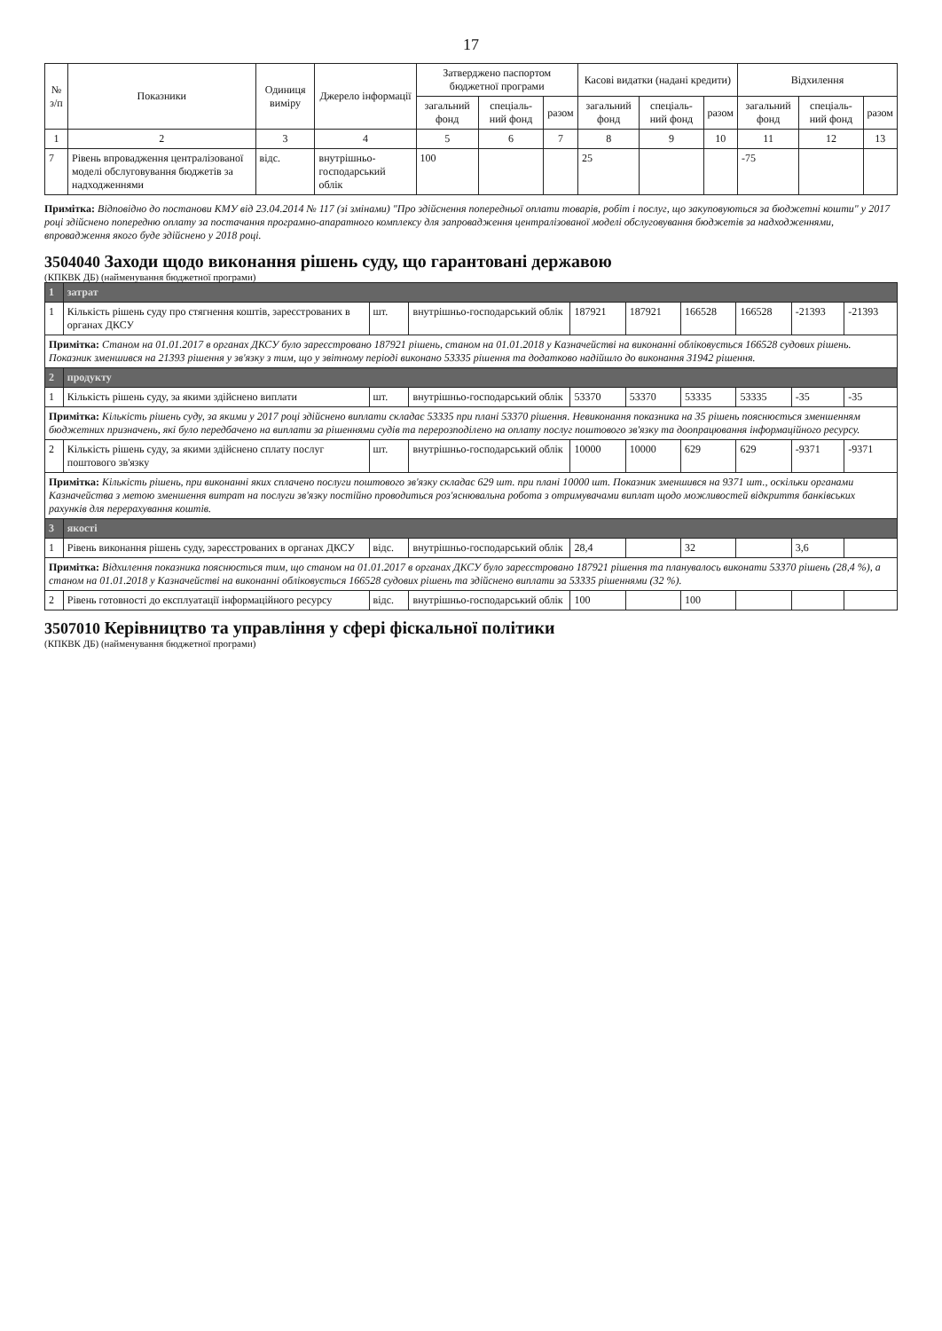17
| № з/п | Показники | Одиниця виміру | Джерело інформації | Затверджено паспортом бюджетної програми | | | Касові видатки (надані кредити) | | | Відхилення | | |
| --- | --- | --- | --- | --- | --- | --- | --- | --- | --- | --- | --- | --- |
| | | | | загальний фонд | спеціаль-ний фонд | разом | загальний фонд | спеціаль-ний фонд | разом | загальний фонд | спеціаль-ний фонд | разом |
| 1 | 2 | 3 | 4 | 5 | 6 | 7 | 8 | 9 | 10 | 11 | 12 | 13 |
| 7 | Рівень впровадження централізованої моделі обслуговування бюджетів за надходженнями | відс. | внутрішньо-господарський облік | 100 | | | 25 | | | -75 | | |
Примітка: Відповідно до постанови КМУ від 23.04.2014 № 117 (зі змінами) "Про здійснення попередньої оплати товарів, робіт і послуг, що закуповуються за бюджетні кошти" у 2017 році здійснено попередню оплату за постачання програмно-апаратного комплексу для запровадження централізованої моделі обслуговування бюджетів за надходженнями, впровадження якого буде здійснено у 2018 році.
3504040 Заходи щодо виконання рішень суду, що гарантовані державою
(КПКВК ДБ) (найменування бюджетної програми)
| 1 | затрат | | | | | | | | |
| 1 | Кількість рішень суду про стягнення коштів, зареєстрованих в органах ДКСУ | шт. | внутрішньо-господарський облік | 187921 | 187921 | 166528 | 166528 | -21393 | -21393 |
| Примітка: Станом на 01.01.2017 в органах ДКСУ було зареєстровано 187921 рішень, станом на 01.01.2018 у Казначействі на виконанні обліковується 166528 судових рішень. Показник зменшився на 21393 рішення у зв'язку з тим, що у звітному періоді виконано 53335 рішення та додатково надійшло до виконання 31942 рішення. | | | | | | | | | |
| 2 | продукту | | | | | | | | |
| 1 | Кількість рішень суду, за якими здійснено виплати | шт. | внутрішньо-господарський облік | 53370 | 53370 | 53335 | 53335 | -35 | -35 |
| Примітка: Кількість рішень суду, за якими у 2017 році здійснено виплати складає 53335 при плані 53370 рішення. Невиконання показника на 35 рішень пояснюється зменшенням бюджетних призначень, які було передбачено на виплати за рішеннями судів та перерозподілено на оплату послуг поштового зв'язку та доопрацювання інформаційного ресурсу. | | | | | | | | | |
| 2 | Кількість рішень суду, за якими здійснено сплату послуг поштового зв'язку | шт. | внутрішньо-господарський облік | 10000 | 10000 | 629 | 629 | -9371 | -9371 |
| Примітка: Кількість рішень, при виконанні яких сплачено послуги поштового зв'язку складає 629 шт. при плані 10000 шт. Показник зменшився на 9371 шт., оскільки органами Казначейства з метою зменшення витрат на послуги зв'язку постійно проводиться роз'яснювальна робота з отримувачами виплат щодо можливостей відкриття банківських рахунків для перерахування коштів. | | | | | | | | | |
| 3 | якості | | | | | | | | |
| 1 | Рівень виконання рішень суду, зареєстрованих в органах ДКСУ | відс. | внутрішньо-господарський облік | 28,4 | | 32 | | 3,6 | |
| Примітка: Відхилення показника пояснюється тим, що станом на 01.01.2017 в органах ДКСУ було зареєстровано 187921 рішення та планувалось виконати 53370 рішень (28,4 %), а станом на 01.01.2018 у Казначействі на виконанні обліковується 166528 судових рішень та здійснено виплати за 53335 рішеннями (32 %). | | | | | | | | | |
| 2 | Рівень готовності до експлуатації інформаційного ресурсу | відс. | внутрішньо-господарський облік | 100 | | 100 | | | |
3507010 Керівництво та управління у сфері фіскальної політики
(КПКВК ДБ) (найменування бюджетної програми)